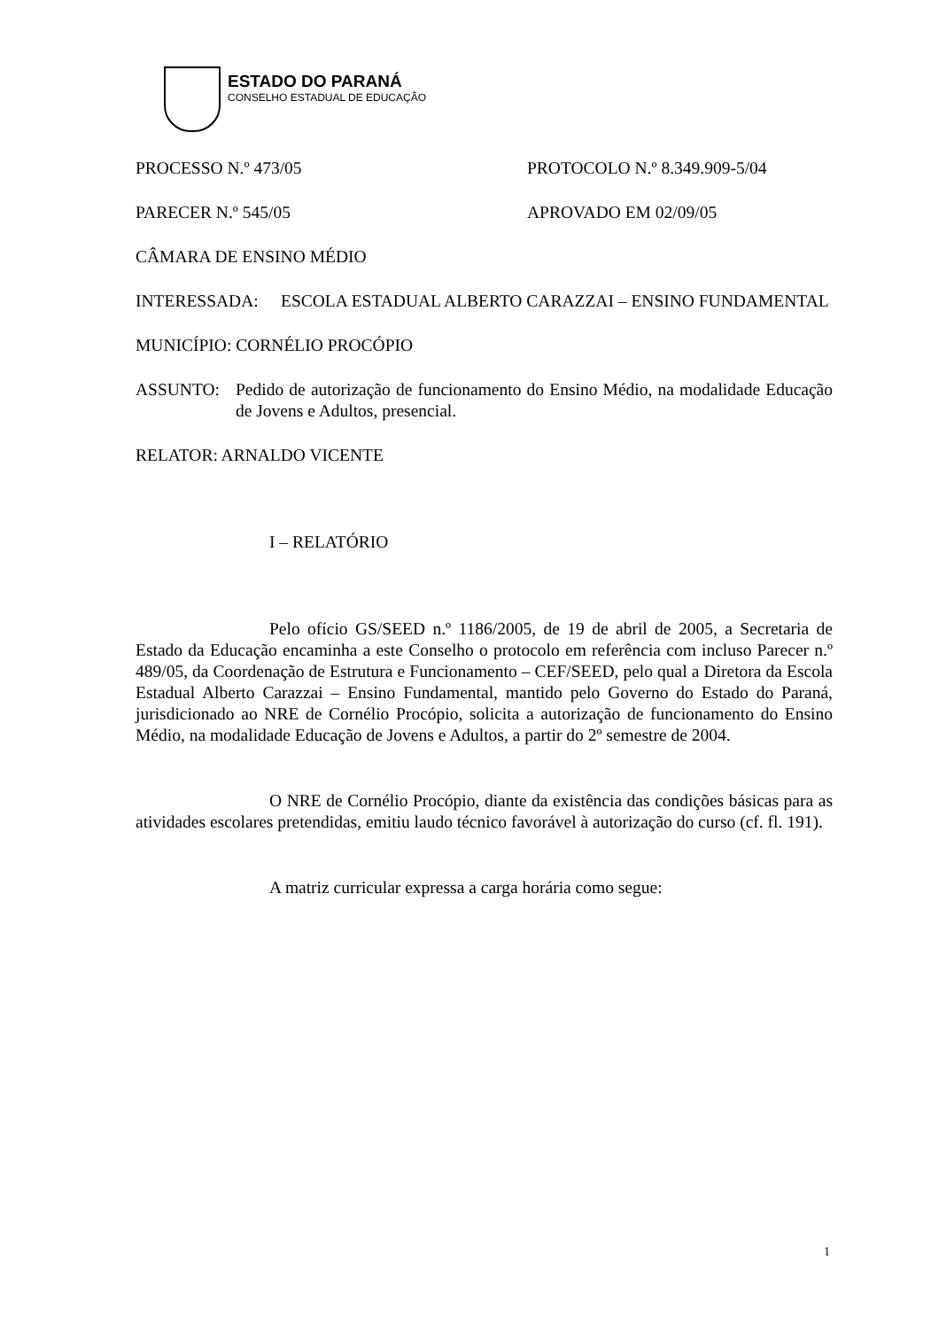ESTADO DO PARANÁ
CONSELHO ESTADUAL DE EDUCAÇÃO
PROCESSO N.º 473/05 PROTOCOLO N.º 8.349.909-5/04
PARECER N.º 545/05 APROVADO EM 02/09/05
CÂMARA DE ENSINO MÉDIO
INTERESSADA: ESCOLA ESTADUAL ALBERTO CARAZZAI – ENSINO FUNDAMENTAL
MUNICÍPIO: CORNÉLIO PROCÓPIO
ASSUNTO: Pedido de autorização de funcionamento do Ensino Médio, na modalidade Educação de Jovens e Adultos, presencial.
RELATOR: ARNALDO VICENTE
I – RELATÓRIO
Pelo ofício GS/SEED n.º 1186/2005, de 19 de abril de 2005, a Secretaria de Estado da Educação encaminha a este Conselho o protocolo em referência com incluso Parecer n.º 489/05, da Coordenação de Estrutura e Funcionamento – CEF/SEED, pelo qual a Diretora da Escola Estadual Alberto Carazzai – Ensino Fundamental, mantido pelo Governo do Estado do Paraná, jurisdicionado ao NRE de Cornélio Procópio, solicita a autorização de funcionamento do Ensino Médio, na modalidade Educação de Jovens e Adultos, a partir do 2º semestre de 2004.
O NRE de Cornélio Procópio, diante da existência das condições básicas para as atividades escolares pretendidas, emitiu laudo técnico favorável à autorização do curso (cf. fl. 191).
A matriz curricular expressa a carga horária como segue:
1